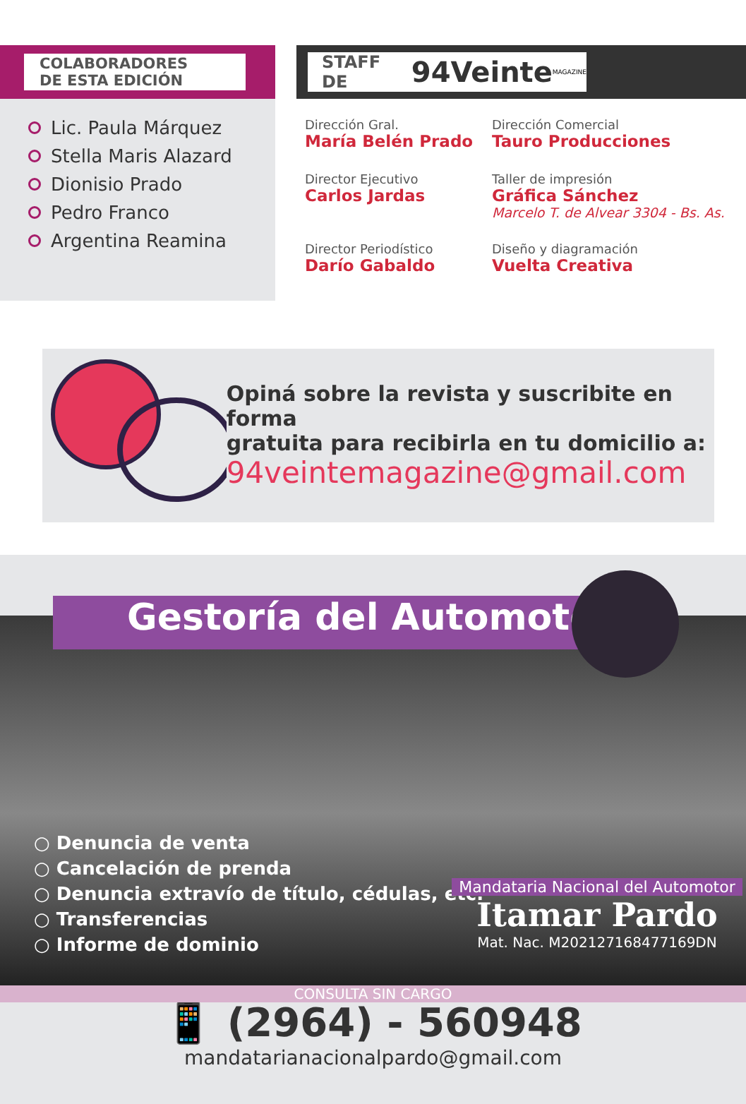COLABORADORES
DE ESTA EDICIÓN
Lic. Paula Márquez
Stella Maris Alazard
Dionisio Prado
Pedro Franco
Argentina Reamina
STAFF DE 94Veinte MAGAZINE
Dirección Gral.
María Belén Prado
Dirección Comercial
Tauro Producciones
Director Ejecutivo
Carlos Jardas
Taller de impresión
Gráfica Sánchez
Marcelo T. de Alvear 3304 - Bs. As.
Director Periodístico
Darío Gabaldo
Diseño y diagramación
Vuelta Creativa
Opiná sobre la revista y suscribite en forma
gratuita para recibirla en tu domicilio a:
94veintemagazine@gmail.com
Gestoría del Automotor
○ Denuncia de venta
○ Cancelación de prenda
○ Denuncia extravío de título, cédulas, etc.
○ Transferencias
○ Informe de dominio
Mandataria Nacional del Automotor
Itamar Pardo
Mat. Nac. M202127168477169DN
CONSULTA SIN CARGO
📱 (2964) - 560948
mandatarianacionalpardo@gmail.com